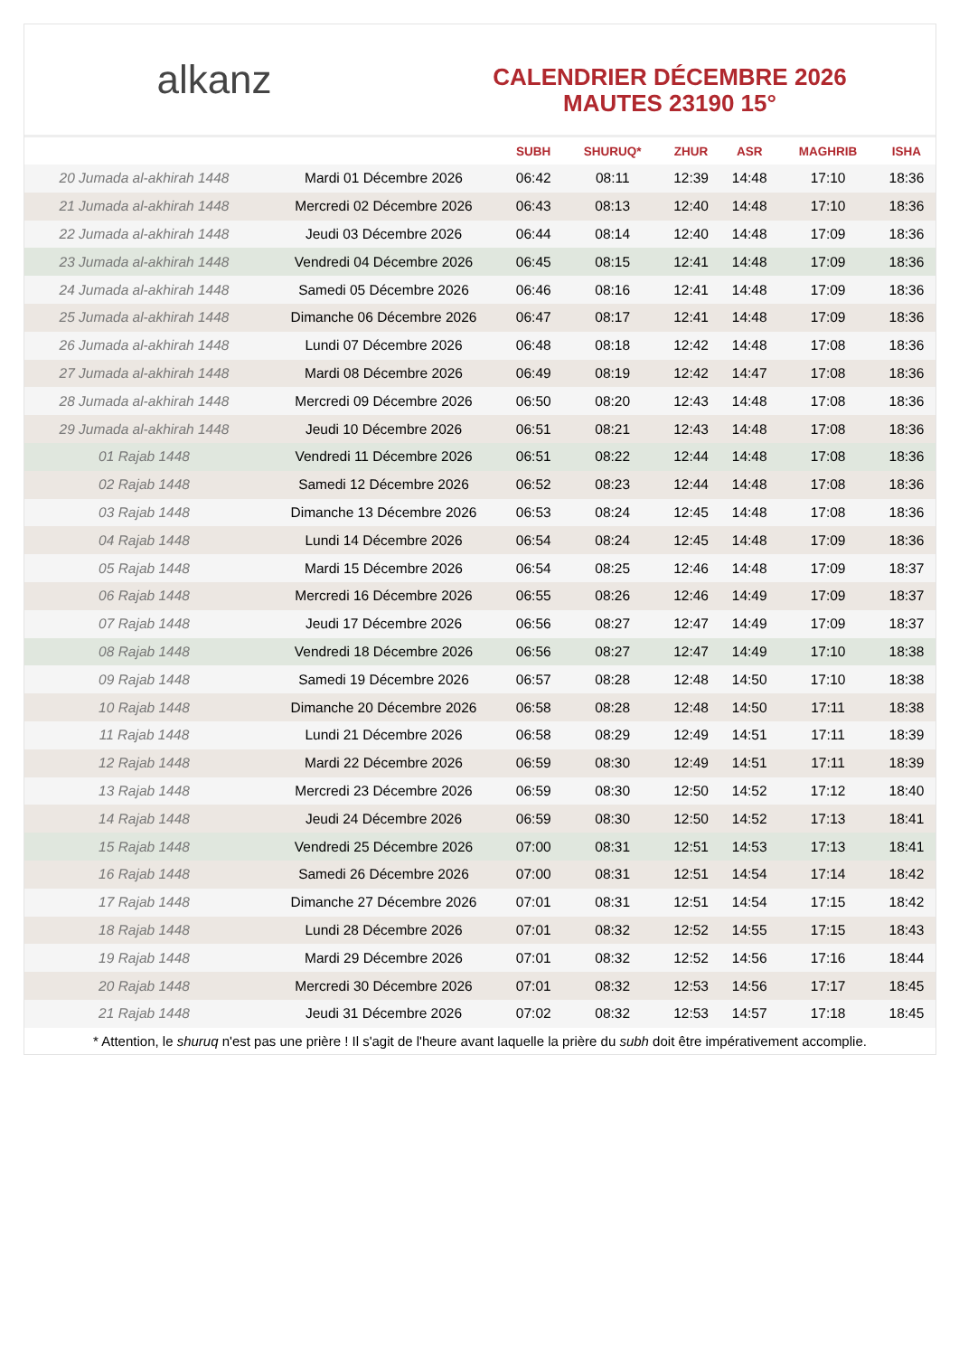alkanz
CALENDRIER DÉCEMBRE 2026
MAUTES 23190 15°
| | | SUBH | SHURUQ* | ZHUR | ASR | MAGHRIB | ISHA |
| --- | --- | --- | --- | --- | --- | --- | --- |
| 20 Jumada al-akhirah 1448 | Mardi 01 Décembre 2026 | 06:42 | 08:11 | 12:39 | 14:48 | 17:10 | 18:36 |
| 21 Jumada al-akhirah 1448 | Mercredi 02 Décembre 2026 | 06:43 | 08:13 | 12:40 | 14:48 | 17:10 | 18:36 |
| 22 Jumada al-akhirah 1448 | Jeudi 03 Décembre 2026 | 06:44 | 08:14 | 12:40 | 14:48 | 17:09 | 18:36 |
| 23 Jumada al-akhirah 1448 | Vendredi 04 Décembre 2026 | 06:45 | 08:15 | 12:41 | 14:48 | 17:09 | 18:36 |
| 24 Jumada al-akhirah 1448 | Samedi 05 Décembre 2026 | 06:46 | 08:16 | 12:41 | 14:48 | 17:09 | 18:36 |
| 25 Jumada al-akhirah 1448 | Dimanche 06 Décembre 2026 | 06:47 | 08:17 | 12:41 | 14:48 | 17:09 | 18:36 |
| 26 Jumada al-akhirah 1448 | Lundi 07 Décembre 2026 | 06:48 | 08:18 | 12:42 | 14:48 | 17:08 | 18:36 |
| 27 Jumada al-akhirah 1448 | Mardi 08 Décembre 2026 | 06:49 | 08:19 | 12:42 | 14:47 | 17:08 | 18:36 |
| 28 Jumada al-akhirah 1448 | Mercredi 09 Décembre 2026 | 06:50 | 08:20 | 12:43 | 14:48 | 17:08 | 18:36 |
| 29 Jumada al-akhirah 1448 | Jeudi 10 Décembre 2026 | 06:51 | 08:21 | 12:43 | 14:48 | 17:08 | 18:36 |
| 01 Rajab 1448 | Vendredi 11 Décembre 2026 | 06:51 | 08:22 | 12:44 | 14:48 | 17:08 | 18:36 |
| 02 Rajab 1448 | Samedi 12 Décembre 2026 | 06:52 | 08:23 | 12:44 | 14:48 | 17:08 | 18:36 |
| 03 Rajab 1448 | Dimanche 13 Décembre 2026 | 06:53 | 08:24 | 12:45 | 14:48 | 17:08 | 18:36 |
| 04 Rajab 1448 | Lundi 14 Décembre 2026 | 06:54 | 08:24 | 12:45 | 14:48 | 17:09 | 18:36 |
| 05 Rajab 1448 | Mardi 15 Décembre 2026 | 06:54 | 08:25 | 12:46 | 14:48 | 17:09 | 18:37 |
| 06 Rajab 1448 | Mercredi 16 Décembre 2026 | 06:55 | 08:26 | 12:46 | 14:49 | 17:09 | 18:37 |
| 07 Rajab 1448 | Jeudi 17 Décembre 2026 | 06:56 | 08:27 | 12:47 | 14:49 | 17:09 | 18:37 |
| 08 Rajab 1448 | Vendredi 18 Décembre 2026 | 06:56 | 08:27 | 12:47 | 14:49 | 17:10 | 18:38 |
| 09 Rajab 1448 | Samedi 19 Décembre 2026 | 06:57 | 08:28 | 12:48 | 14:50 | 17:10 | 18:38 |
| 10 Rajab 1448 | Dimanche 20 Décembre 2026 | 06:58 | 08:28 | 12:48 | 14:50 | 17:11 | 18:38 |
| 11 Rajab 1448 | Lundi 21 Décembre 2026 | 06:58 | 08:29 | 12:49 | 14:51 | 17:11 | 18:39 |
| 12 Rajab 1448 | Mardi 22 Décembre 2026 | 06:59 | 08:30 | 12:49 | 14:51 | 17:11 | 18:39 |
| 13 Rajab 1448 | Mercredi 23 Décembre 2026 | 06:59 | 08:30 | 12:50 | 14:52 | 17:12 | 18:40 |
| 14 Rajab 1448 | Jeudi 24 Décembre 2026 | 06:59 | 08:30 | 12:50 | 14:52 | 17:13 | 18:41 |
| 15 Rajab 1448 | Vendredi 25 Décembre 2026 | 07:00 | 08:31 | 12:51 | 14:53 | 17:13 | 18:41 |
| 16 Rajab 1448 | Samedi 26 Décembre 2026 | 07:00 | 08:31 | 12:51 | 14:54 | 17:14 | 18:42 |
| 17 Rajab 1448 | Dimanche 27 Décembre 2026 | 07:01 | 08:31 | 12:51 | 14:54 | 17:15 | 18:42 |
| 18 Rajab 1448 | Lundi 28 Décembre 2026 | 07:01 | 08:32 | 12:52 | 14:55 | 17:15 | 18:43 |
| 19 Rajab 1448 | Mardi 29 Décembre 2026 | 07:01 | 08:32 | 12:52 | 14:56 | 17:16 | 18:44 |
| 20 Rajab 1448 | Mercredi 30 Décembre 2026 | 07:01 | 08:32 | 12:53 | 14:56 | 17:17 | 18:45 |
| 21 Rajab 1448 | Jeudi 31 Décembre 2026 | 07:02 | 08:32 | 12:53 | 14:57 | 17:18 | 18:45 |
* Attention, le shuruq n'est pas une prière ! Il s'agit de l'heure avant laquelle la prière du subh doit être impérativement accomplie.